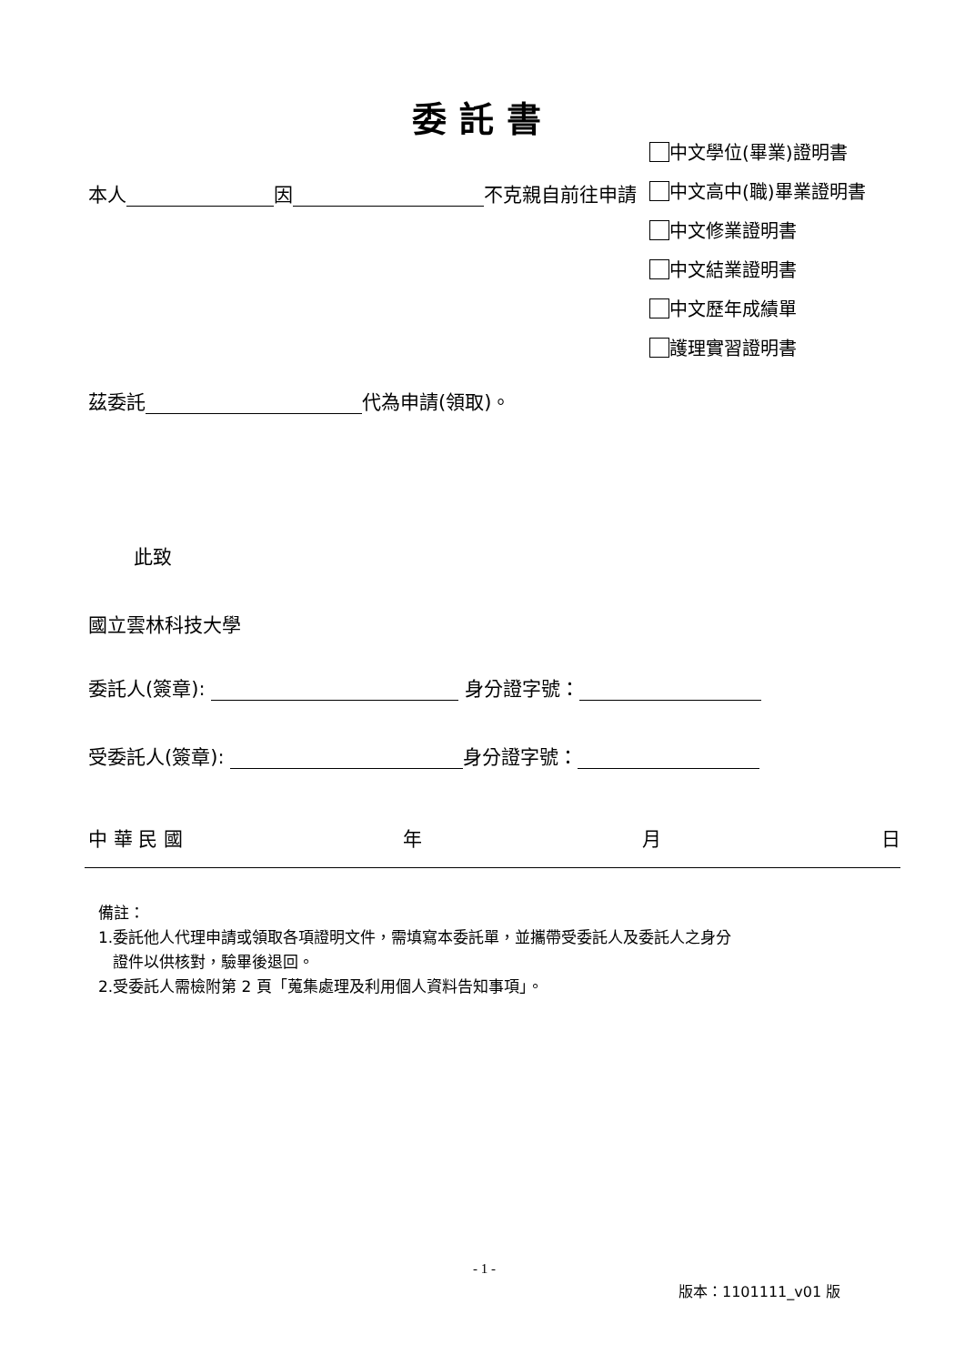委託書
本人 因 不克親自前往申請
中文學位(畢業)證明書
中文高中(職)畢業證明書
中文修業證明書
中文結業證明書
中文歷年成績單
護理實習證明書
茲委託 代為申請(領取)。
此致
國立雲林科技大學
委託人(簽章): 身分證字號：
受委託人(簽章): 身分證字號：
中 華 民 國 年 月 日
備註：
1.委託他人代理申請或領取各項證明文件，需填寫本委託單，並攜帶受委託人及委託人之身分
證件以供核對，驗畢後退回。
2.受委託人需檢附第 2 頁「蒐集處理及利用個人資料告知事項」。
- 1 -
版本：1101111_v01 版